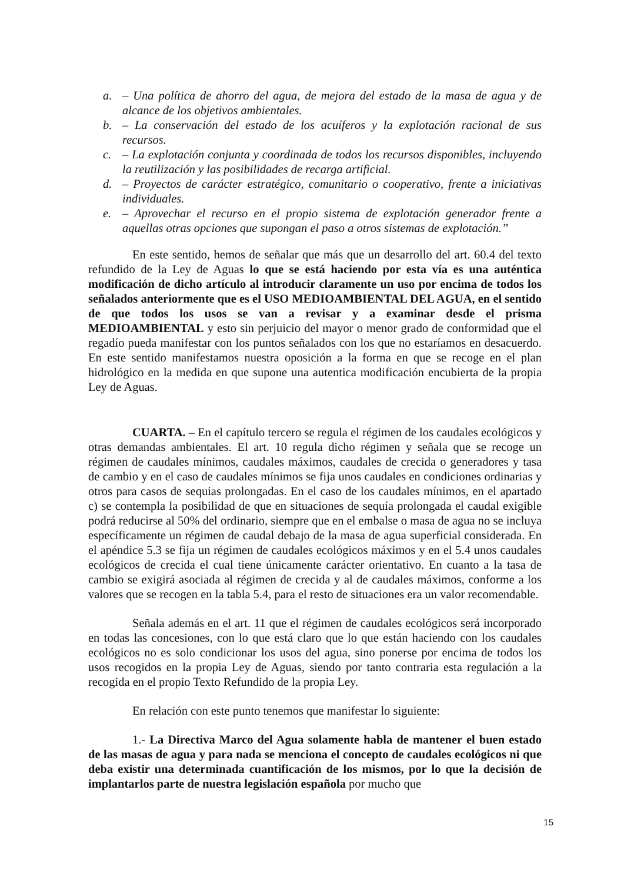a. – Una política de ahorro del agua, de mejora del estado de la masa de agua y de alcance de los objetivos ambientales.
b. – La conservación del estado de los acuíferos y la explotación racional de sus recursos.
c. – La explotación conjunta y coordinada de todos los recursos disponibles, incluyendo la reutilización y las posibilidades de recarga artificial.
d. – Proyectos de carácter estratégico, comunitario o cooperativo, frente a iniciativas individuales.
e. – Aprovechar el recurso en el propio sistema de explotación generador frente a aquellas otras opciones que supongan el paso a otros sistemas de explotación.”
En este sentido, hemos de señalar que más que un desarrollo del art. 60.4 del texto refundido de la Ley de Aguas lo que se está haciendo por esta vía es una auténtica modificación de dicho artículo al introducir claramente un uso por encima de todos los señalados anteriormente que es el USO MEDIOAMBIENTAL DEL AGUA, en el sentido de que todos los usos se van a revisar y a examinar desde el prisma MEDIOAMBIENTAL y esto sin perjuicio del mayor o menor grado de conformidad que el regadío pueda manifestar con los puntos señalados con los que no estaríamos en desacuerdo. En este sentido manifestamos nuestra oposición a la forma en que se recoge en el plan hidrológico en la medida en que supone una autentica modificación encubierta de la propia Ley de Aguas.
CUARTA. – En el capítulo tercero se regula el régimen de los caudales ecológicos y otras demandas ambientales. El art. 10 regula dicho régimen y señala que se recoge un régimen de caudales mínimos, caudales máximos, caudales de crecida o generadores y tasa de cambio y en el caso de caudales mínimos se fija unos caudales en condiciones ordinarias y otros para casos de sequias prolongadas. En el caso de los caudales mínimos, en el apartado c) se contempla la posibilidad de que en situaciones de sequía prolongada el caudal exigible podrá reducirse al 50% del ordinario, siempre que en el embalse o masa de agua no se incluya específicamente un régimen de caudal debajo de la masa de agua superficial considerada. En el apéndice 5.3 se fija un régimen de caudales ecológicos máximos y en el 5.4 unos caudales ecológicos de crecida el cual tiene únicamente carácter orientativo. En cuanto a la tasa de cambio se exigirá asociada al régimen de crecida y al de caudales máximos, conforme a los valores que se recogen en la tabla 5.4, para el resto de situaciones era un valor recomendable.
Señala además en el art. 11 que el régimen de caudales ecológicos será incorporado en todas las concesiones, con lo que está claro que lo que están haciendo con los caudales ecológicos no es solo condicionar los usos del agua, sino ponerse por encima de todos los usos recogidos en la propia Ley de Aguas, siendo por tanto contraria esta regulación a la recogida en el propio Texto Refundido de la propia Ley.
En relación con este punto tenemos que manifestar lo siguiente:
1.- La Directiva Marco del Agua solamente habla de mantener el buen estado de las masas de agua y para nada se menciona el concepto de caudales ecológicos ni que deba existir una determinada cuantificación de los mismos, por lo que la decisión de implantarlos parte de nuestra legislación española por mucho que
15